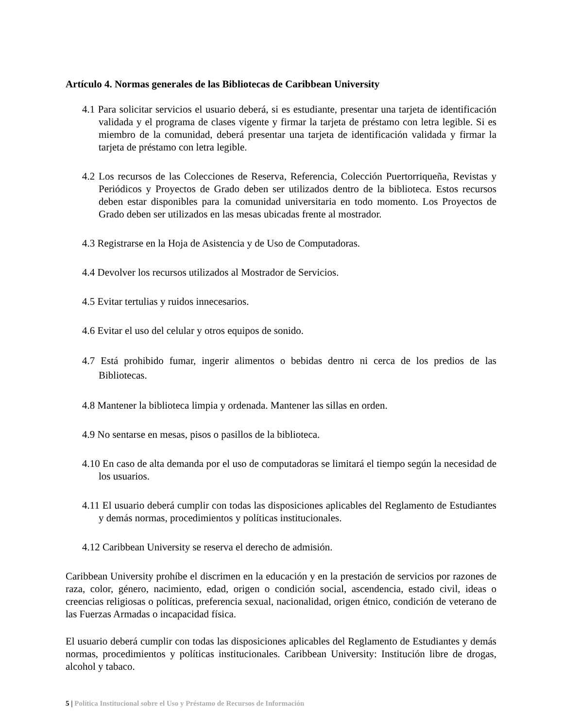Artículo 4. Normas generales de las Bibliotecas de Caribbean University
4.1 Para solicitar servicios el usuario deberá, si es estudiante, presentar una tarjeta de identificación validada y el programa de clases vigente y firmar la tarjeta de préstamo con letra legible. Si es miembro de la comunidad, deberá presentar una tarjeta de identificación validada y firmar la tarjeta de préstamo con letra legible.
4.2 Los recursos de las Colecciones de Reserva, Referencia, Colección Puertorriqueña, Revistas y Periódicos y Proyectos de Grado deben ser utilizados dentro de la biblioteca. Estos recursos deben estar disponibles para la comunidad universitaria en todo momento. Los Proyectos de Grado deben ser utilizados en las mesas ubicadas frente al mostrador.
4.3 Registrarse en la Hoja de Asistencia y de Uso de Computadoras.
4.4 Devolver los recursos utilizados al Mostrador de Servicios.
4.5 Evitar tertulias y ruidos innecesarios.
4.6 Evitar el uso del celular y otros equipos de sonido.
4.7 Está prohibido fumar, ingerir alimentos o bebidas dentro ni cerca de los predios de las Bibliotecas.
4.8 Mantener la biblioteca limpia y ordenada. Mantener las sillas en orden.
4.9 No sentarse en mesas, pisos o pasillos de la biblioteca.
4.10 En caso de alta demanda por el uso de computadoras se limitará el tiempo según la necesidad de los usuarios.
4.11 El usuario deberá cumplir con todas las disposiciones aplicables del Reglamento de Estudiantes y demás normas, procedimientos y políticas institucionales.
4.12 Caribbean University se reserva el derecho de admisión.
Caribbean University prohíbe el discrimen en la educación y en la prestación de servicios por razones de raza, color, género, nacimiento, edad, origen o condición social, ascendencia, estado civil, ideas o creencias religiosas o políticas, preferencia sexual, nacionalidad, origen étnico, condición de veterano de las Fuerzas Armadas o incapacidad física.
El usuario deberá cumplir con todas las disposiciones aplicables del Reglamento de Estudiantes y demás normas, procedimientos y políticas institucionales. Caribbean University: Institución libre de drogas, alcohol y tabaco.
5 | Política Institucional sobre el Uso y Préstamo de Recursos de Información